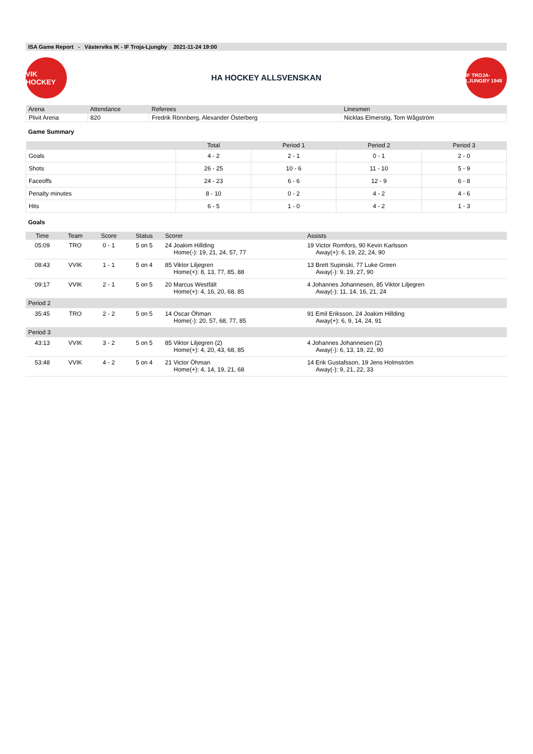ISA Game Report - Västerviks IK - IF Troja-Ljungby 2021-11-24 19:00
VIK HOCKEY
HA HOCKEY ALLSVENSKAN
IF TROJA-LJUNGBY 1948
| Arena | Attendance | Referees | Linesmen |
| --- | --- | --- | --- |
| Plivit Arena | 820 | Fredrik Rönnberg, Alexander Österberg | Nicklas Elmerstig, Tom Wågström |
Game Summary
| | Total | Period 1 | Period 2 | Period 3 |
| --- | --- | --- | --- | --- |
| Goals | 4 - 2 | 2 - 1 | 0 - 1 | 2 - 0 |
| Shots | 26 - 25 | 10 - 6 | 11 - 10 | 5 - 9 |
| Faceoffs | 24 - 23 | 6 - 6 | 12 - 9 | 6 - 8 |
| Penalty minutes | 8 - 10 | 0 - 2 | 4 - 2 | 4 - 6 |
| Hits | 6 - 5 | 1 - 0 | 4 - 2 | 1 - 3 |
Goals
| Time | Team | Score | Status | Scorer | Assists |
| --- | --- | --- | --- | --- | --- |
| 05:09 | TRO | 0 - 1 | 5 on 5 | 24 Joakim Hillding Home(-): 19, 21, 24, 57, 77 | 19 Victor Romfors, 90 Kevin Karlsson Away(+): 6, 19, 22, 24, 90 |
| 08:43 | VVIK | 1 - 1 | 5 on 4 | 85 Viktor Liljegren Home(+): 8, 13, 77, 85, 88 | 13 Brett Supinski, 77 Luke Green Away(-): 9, 19, 27, 90 |
| 09:17 | VVIK | 2 - 1 | 5 on 5 | 20 Marcus Westfält Home(+): 4, 16, 20, 68, 85 | 4 Johannes Johannesen, 85 Viktor Liljegren Away(-): 11, 14, 16, 21, 24 |
| Period 2 | | | | | |
| 35:45 | TRO | 2 - 2 | 5 on 5 | 14 Oscar Öhman Home(-): 20, 57, 68, 77, 85 | 91 Emil Eriksson, 24 Joakim Hillding Away(+): 6, 9, 14, 24, 91 |
| Period 3 | | | | | |
| 43:13 | VVIK | 3 - 2 | 5 on 5 | 85 Viktor Liljegren (2) Home(+): 4, 20, 43, 68, 85 | 4 Johannes Johannesen (2) Away(-): 6, 13, 19, 22, 90 |
| 53:48 | VVIK | 4 - 2 | 5 on 4 | 21 Victor Öhman Home(+): 4, 14, 19, 21, 68 | 14 Erik Gustafsson, 19 Jens Holmström Away(-): 9, 21, 22, 33 |